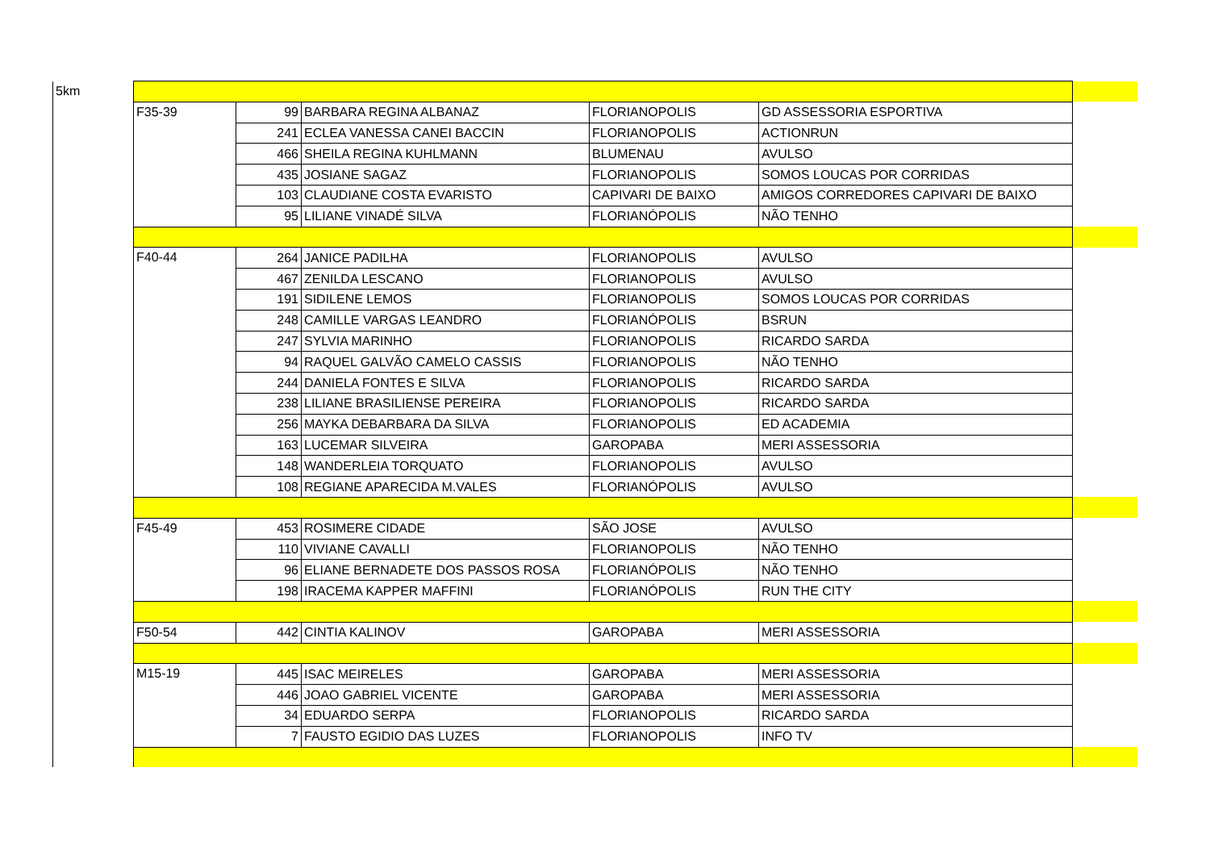| 5km | | | | | | |
| | F35-39 | 99 | BARBARA REGINA ALBANAZ | FLORIANOPOLIS | GD ASSESSORIA ESPORTIVA | |
| | | 241 | ECLEA VANESSA CANEI BACCIN | FLORIANOPOLIS | ACTIONRUN | |
| | | 466 | SHEILA REGINA KUHLMANN | BLUMENAU | AVULSO | |
| | | 435 | JOSIANE SAGAZ | FLORIANOPOLIS | SOMOS LOUCAS POR CORRIDAS | |
| | | 103 | CLAUDIANE COSTA EVARISTO | CAPIVARI DE BAIXO | AMIGOS CORREDORES CAPIVARI DE BAIXO | |
| | | 95 | LILIANE VINADÉ SILVA | FLORIANÓPOLIS | NÃO TENHO | |
| | F40-44 | 264 | JANICE PADILHA | FLORIANOPOLIS | AVULSO | |
| | | 467 | ZENILDA LESCANO | FLORIANOPOLIS | AVULSO | |
| | | 191 | SIDILENE LEMOS | FLORIANOPOLIS | SOMOS LOUCAS POR CORRIDAS | |
| | | 248 | CAMILLE VARGAS LEANDRO | FLORIANÓPOLIS | BSRUN | |
| | | 247 | SYLVIA MARINHO | FLORIANOPOLIS | RICARDO SARDA | |
| | | 94 | RAQUEL GALVÃO CAMELO CASSIS | FLORIANOPOLIS | NÃO TENHO | |
| | | 244 | DANIELA FONTES E SILVA | FLORIANOPOLIS | RICARDO SARDA | |
| | | 238 | LILIANE BRASILIENSE PEREIRA | FLORIANOPOLIS | RICARDO SARDA | |
| | | 256 | MAYKA DEBARBARA DA SILVA | FLORIANOPOLIS | ED ACADEMIA | |
| | | 163 | LUCEMAR SILVEIRA | GAROPABA | MERI ASSESSORIA | |
| | | 148 | WANDERLEIA TORQUATO | FLORIANOPOLIS | AVULSO | |
| | | 108 | REGIANE APARECIDA M.VALES | FLORIANÓPOLIS | AVULSO | |
| | F45-49 | 453 | ROSIMERE CIDADE | SÃO JOSE | AVULSO | |
| | | 110 | VIVIANE CAVALLI | FLORIANOPOLIS | NÃO TENHO | |
| | | 96 | ELIANE BERNADETE DOS PASSOS ROSA | FLORIANÓPOLIS | NÃO TENHO | |
| | | 198 | IRACEMA KAPPER MAFFINI | FLORIANÓPOLIS | RUN THE CITY | |
| | F50-54 | 442 | CINTIA KALINOV | GAROPABA | MERI ASSESSORIA | |
| | M15-19 | 445 | ISAC MEIRELES | GAROPABA | MERI ASSESSORIA | |
| | | 446 | JOAO GABRIEL VICENTE | GAROPABA | MERI ASSESSORIA | |
| | | 34 | EDUARDO SERPA | FLORIANOPOLIS | RICARDO SARDA | |
| | | 7 | FAUSTO EGIDIO DAS LUZES | FLORIANOPOLIS | INFO TV | |